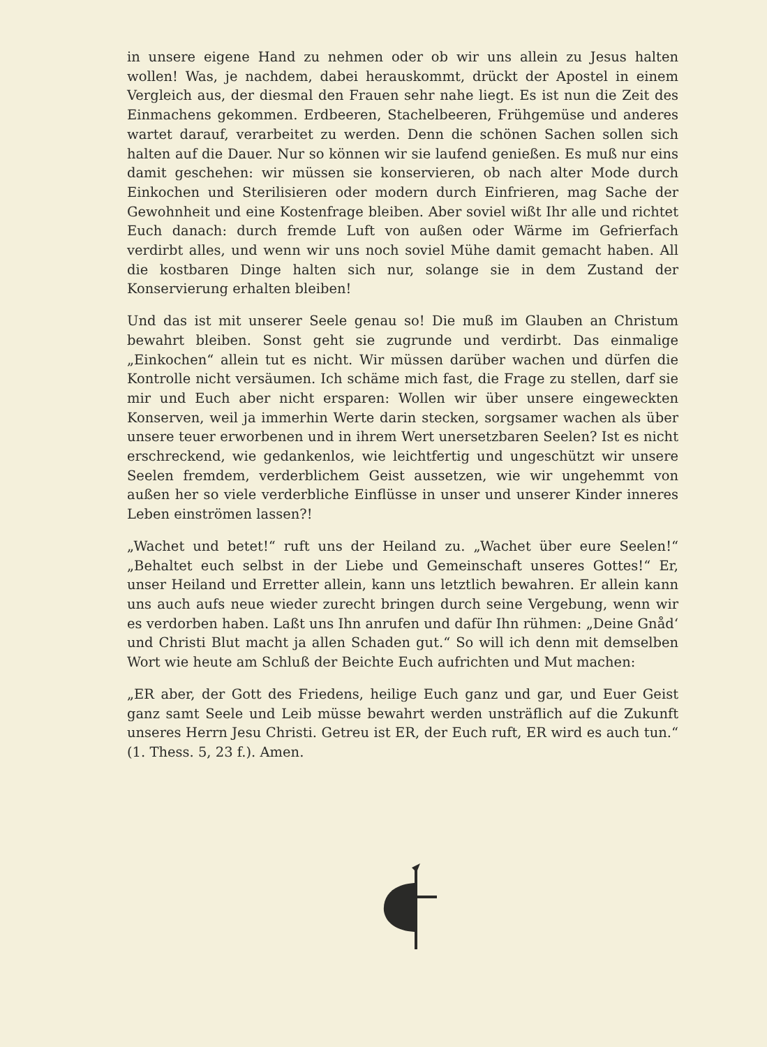in unsere eigene Hand zu nehmen oder ob wir uns allein zu Jesus halten wollen! Was, je nachdem, dabei herauskommt, drückt der Apostel in einem Vergleich aus, der diesmal den Frauen sehr nahe liegt. Es ist nun die Zeit des Einmachens gekommen. Erdbeeren, Stachelbeeren, Frühgemüse und anderes wartet darauf, verarbeitet zu werden. Denn die schönen Sachen sollen sich halten auf die Dauer. Nur so können wir sie laufend genießen. Es muß nur eins damit geschehen: wir müssen sie konservieren, ob nach alter Mode durch Einkochen und Sterilisieren oder modern durch Einfrieren, mag Sache der Gewohnheit und eine Kostenfrage bleiben. Aber soviel wißt Ihr alle und richtet Euch danach: durch fremde Luft von außen oder Wärme im Gefrierfach verdirbt alles, und wenn wir uns noch soviel Mühe damit gemacht haben. All die kostbaren Dinge halten sich nur, solange sie in dem Zustand der Konservierung erhalten bleiben!
Und das ist mit unserer Seele genau so! Die muß im Glauben an Christum bewahrt bleiben. Sonst geht sie zugrunde und verdirbt. Das einmalige „Einkochen“ allein tut es nicht. Wir müssen darüber wachen und dürfen die Kontrolle nicht versäumen. Ich schäme mich fast, die Frage zu stellen, darf sie mir und Euch aber nicht ersparen: Wollen wir über unsere eingeweckten Konserven, weil ja immerhin Werte darin stecken, sorgsamer wachen als über unsere teuer erworbenen und in ihrem Wert unersetzbaren Seelen? Ist es nicht erschreckend, wie gedankenlos, wie leichtfertig und ungeschützt wir unsere Seelen fremdem, verderblichem Geist aussetzen, wie wir ungehemmt von außen her so viele verderbliche Einflüsse in unser und unserer Kinder inneres Leben einströmen lassen?!
„Wachet und betet!“ ruft uns der Heiland zu. „Wachet über eure Seelen!“ „Behaltet euch selbst in der Liebe und Gemeinschaft unseres Gottes!“ Er, unser Heiland und Erretter allein, kann uns letztlich bewahren. Er allein kann uns auch aufs neue wieder zurecht bringen durch seine Vergebung, wenn wir es verdorben haben. Laßt uns Ihn anrufen und dafür Ihn rühmen: „Deine Gnåd‘ und Christi Blut macht ja allen Schaden gut.“ So will ich denn mit demselben Wort wie heute am Schluß der Beichte Euch aufrichten und Mut machen:
„ER aber, der Gott des Friedens, heilige Euch ganz und gar, und Euer Geist ganz samt Seele und Leib müsse bewahrt werden unsträflich auf die Zukunft unseres Herrn Jesu Christi. Getreu ist ER, der Euch ruft, ER wird es auch tun.“ (1. Thess. 5, 23 f.). Amen.